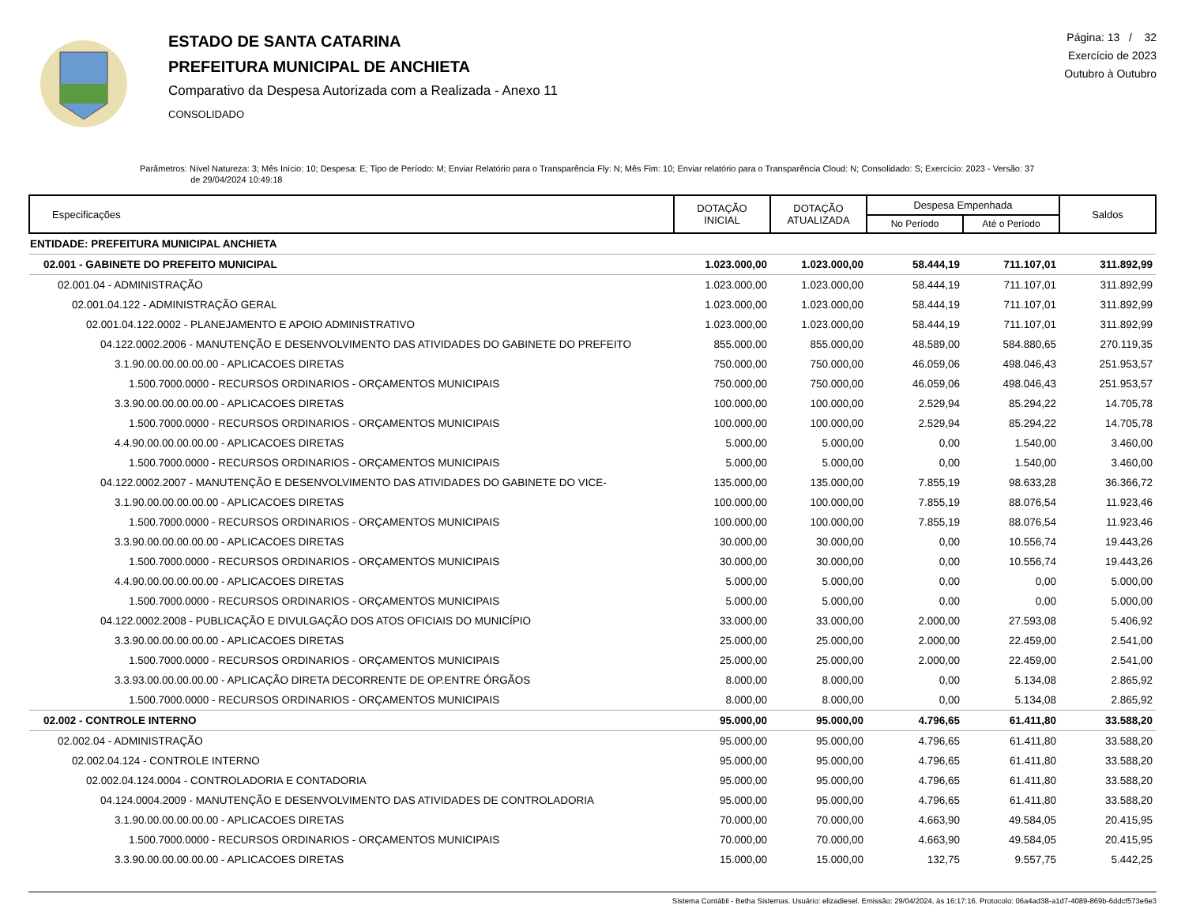ESTADO DE SANTA CATARINA
PREFEITURA MUNICIPAL DE ANCHIETA
Comparativo da Despesa Autorizada com a Realizada - Anexo 11
CONSOLIDADO
Página: 13 / 32
Exercício de 2023
Outubro à Outubro
Parâmetros: Nível Natureza: 3; Mês Início: 10; Despesa: E; Tipo de Período: M; Enviar Relatório para o Transparência Fly: N; Mês Fim: 10; Enviar relatório para o Transparência Cloud: N; Consolidado: S; Exercício: 2023 - Versão: 37
de 29/04/2024 10:49:18
| Especificações | DOTAÇÃO INICIAL | DOTAÇÃO ATUALIZADA | Despesa Empenhada | | Saldos |
| --- | --- | --- | --- | --- | --- |
| | | | No Período | Até o Período | |
| ENTIDADE: PREFEITURA MUNICIPAL ANCHIETA | | | | | |
| 02.001 - GABINETE DO PREFEITO MUNICIPAL | 1.023.000,00 | 1.023.000,00 | 58.444,19 | 711.107,01 | 311.892,99 |
| 02.001.04 - ADMINISTRAÇÃO | 1.023.000,00 | 1.023.000,00 | 58.444,19 | 711.107,01 | 311.892,99 |
| 02.001.04.122 - ADMINISTRAÇÃO GERAL | 1.023.000,00 | 1.023.000,00 | 58.444,19 | 711.107,01 | 311.892,99 |
| 02.001.04.122.0002 - PLANEJAMENTO E APOIO ADMINISTRATIVO | 1.023.000,00 | 1.023.000,00 | 58.444,19 | 711.107,01 | 311.892,99 |
| 04.122.0002.2006 - MANUTENÇÃO E DESENVOLVIMENTO DAS ATIVIDADES DO GABINETE DO PREFEITO | 855.000,00 | 855.000,00 | 48.589,00 | 584.880,65 | 270.119,35 |
| 3.1.90.00.00.00.00.00 - APLICACOES DIRETAS | 750.000,00 | 750.000,00 | 46.059,06 | 498.046,43 | 251.953,57 |
| 1.500.7000.0000 - RECURSOS ORDINARIOS - ORÇAMENTOS MUNICIPAIS | 750.000,00 | 750.000,00 | 46.059,06 | 498.046,43 | 251.953,57 |
| 3.3.90.00.00.00.00.00 - APLICACOES DIRETAS | 100.000,00 | 100.000,00 | 2.529,94 | 85.294,22 | 14.705,78 |
| 1.500.7000.0000 - RECURSOS ORDINARIOS - ORÇAMENTOS MUNICIPAIS | 100.000,00 | 100.000,00 | 2.529,94 | 85.294,22 | 14.705,78 |
| 4.4.90.00.00.00.00.00 - APLICACOES DIRETAS | 5.000,00 | 5.000,00 | 0,00 | 1.540,00 | 3.460,00 |
| 1.500.7000.0000 - RECURSOS ORDINARIOS - ORÇAMENTOS MUNICIPAIS | 5.000,00 | 5.000,00 | 0,00 | 1.540,00 | 3.460,00 |
| 04.122.0002.2007 - MANUTENÇÃO E DESENVOLVIMENTO DAS ATIVIDADES DO GABINETE DO VICE- | 135.000,00 | 135.000,00 | 7.855,19 | 98.633,28 | 36.366,72 |
| 3.1.90.00.00.00.00.00 - APLICACOES DIRETAS | 100.000,00 | 100.000,00 | 7.855,19 | 88.076,54 | 11.923,46 |
| 1.500.7000.0000 - RECURSOS ORDINARIOS - ORÇAMENTOS MUNICIPAIS | 100.000,00 | 100.000,00 | 7.855,19 | 88.076,54 | 11.923,46 |
| 3.3.90.00.00.00.00.00 - APLICACOES DIRETAS | 30.000,00 | 30.000,00 | 0,00 | 10.556,74 | 19.443,26 |
| 1.500.7000.0000 - RECURSOS ORDINARIOS - ORÇAMENTOS MUNICIPAIS | 30.000,00 | 30.000,00 | 0,00 | 10.556,74 | 19.443,26 |
| 4.4.90.00.00.00.00.00 - APLICACOES DIRETAS | 5.000,00 | 5.000,00 | 0,00 | 0,00 | 5.000,00 |
| 1.500.7000.0000 - RECURSOS ORDINARIOS - ORÇAMENTOS MUNICIPAIS | 5.000,00 | 5.000,00 | 0,00 | 0,00 | 5.000,00 |
| 04.122.0002.2008 - PUBLICAÇÃO E DIVULGAÇÃO DOS ATOS OFICIAIS DO MUNICÍPIO | 33.000,00 | 33.000,00 | 2.000,00 | 27.593,08 | 5.406,92 |
| 3.3.90.00.00.00.00.00 - APLICACOES DIRETAS | 25.000,00 | 25.000,00 | 2.000,00 | 22.459,00 | 2.541,00 |
| 1.500.7000.0000 - RECURSOS ORDINARIOS - ORÇAMENTOS MUNICIPAIS | 25.000,00 | 25.000,00 | 2.000,00 | 22.459,00 | 2.541,00 |
| 3.3.93.00.00.00.00.00 - APLICAÇÃO DIRETA DECORRENTE DE OP.ENTRE ÓRGÃOS | 8.000,00 | 8.000,00 | 0,00 | 5.134,08 | 2.865,92 |
| 1.500.7000.0000 - RECURSOS ORDINARIOS - ORÇAMENTOS MUNICIPAIS | 8.000,00 | 8.000,00 | 0,00 | 5.134,08 | 2.865,92 |
| 02.002 - CONTROLE INTERNO | 95.000,00 | 95.000,00 | 4.796,65 | 61.411,80 | 33.588,20 |
| 02.002.04 - ADMINISTRAÇÃO | 95.000,00 | 95.000,00 | 4.796,65 | 61.411,80 | 33.588,20 |
| 02.002.04.124 - CONTROLE INTERNO | 95.000,00 | 95.000,00 | 4.796,65 | 61.411,80 | 33.588,20 |
| 02.002.04.124.0004 - CONTROLADORIA E CONTADORIA | 95.000,00 | 95.000,00 | 4.796,65 | 61.411,80 | 33.588,20 |
| 04.124.0004.2009 - MANUTENÇÃO E DESENVOLVIMENTO DAS ATIVIDADES DE CONTROLADORIA | 95.000,00 | 95.000,00 | 4.796,65 | 61.411,80 | 33.588,20 |
| 3.1.90.00.00.00.00.00 - APLICACOES DIRETAS | 70.000,00 | 70.000,00 | 4.663,90 | 49.584,05 | 20.415,95 |
| 1.500.7000.0000 - RECURSOS ORDINARIOS - ORÇAMENTOS MUNICIPAIS | 70.000,00 | 70.000,00 | 4.663,90 | 49.584,05 | 20.415,95 |
| 3.3.90.00.00.00.00.00 - APLICACOES DIRETAS | 15.000,00 | 15.000,00 | 132,75 | 9.557,75 | 5.442,25 |
Sistema Contábil - Betha Sistemas. Usuário: elizadiesel. Emissão: 29/04/2024, às 16:17:16. Protocolo: 06a4ad38-a1d7-4089-869b-6ddcf573e6e3